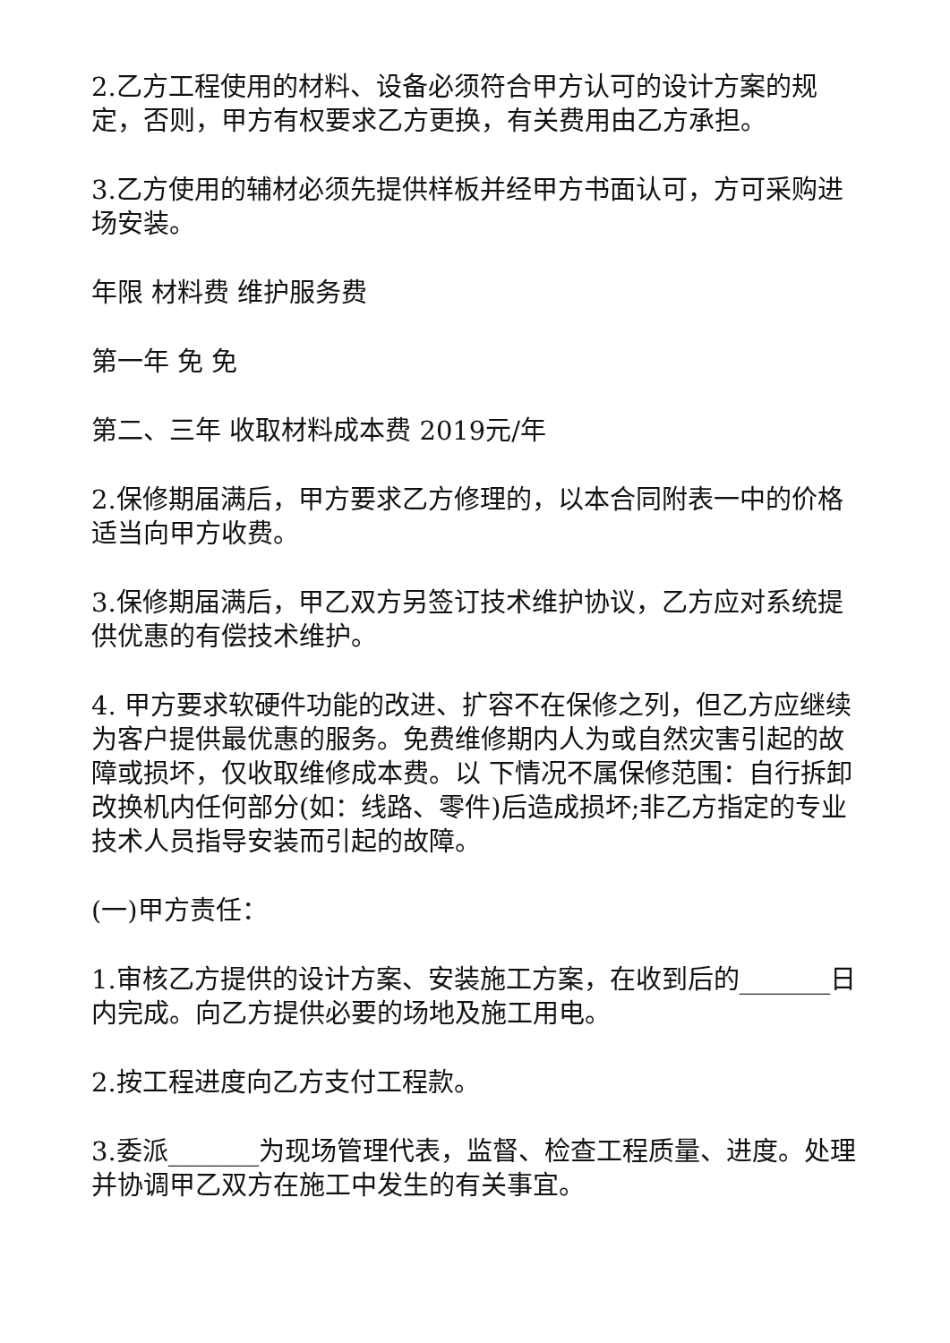2.乙方工程使用的材料、设备必须符合甲方认可的设计方案的规定，否则，甲方有权要求乙方更换，有关费用由乙方承担。
3.乙方使用的辅材必须先提供样板并经甲方书面认可，方可采购进场安装。
年限 材料费 维护服务费
第一年 免 免
第二、三年 收取材料成本费 2019元/年
2.保修期届满后，甲方要求乙方修理的，以本合同附表一中的价格适当向甲方收费。
3.保修期届满后，甲乙双方另签订技术维护协议，乙方应对系统提供优惠的有偿技术维护。
4. 甲方要求软硬件功能的改进、扩容不在保修之列，但乙方应继续为客户提供最优惠的服务。免费维修期内人为或自然灾害引起的故障或损坏，仅收取维修成本费。以 下情况不属保修范围：自行拆卸改换机内任何部分(如：线路、零件)后造成损坏;非乙方指定的专业技术人员指导安装而引起的故障。
(一)甲方责任：
1.审核乙方提供的设计方案、安装施工方案，在收到后的_______日内完成。向乙方提供必要的场地及施工用电。
2.按工程进度向乙方支付工程款。
3.委派_______为现场管理代表，监督、检查工程质量、进度。处理并协调甲乙双方在施工中发生的有关事宜。